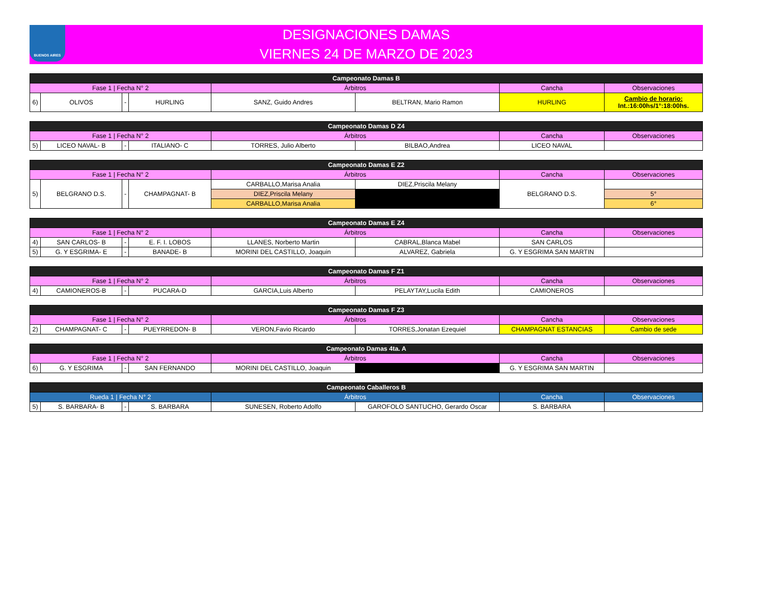BUENOS AIRES
DESIGNACIONES DAMAS
VIERNES 24 DE MARZO DE 2023
| Campeonato Damas B | | | | | | | |
| --- | --- | --- | --- | --- | --- | --- | --- |
| Fase 1 / Fecha N° 2 | | | | Árbitros | | Cancha | Observaciones |
| 6) | OLIVOS | - | HURLING | SANZ, Guido Andres | BELTRAN, Mario Ramon | HURLING | Cambio de horario: Int.:16:00hs/1°:18:00hs. |
| Campeonato Damas D Z4 | | | | | | | |
| --- | --- | --- | --- | --- | --- | --- | --- |
| Fase 1 / Fecha N° 2 | | | | Árbitros | | Cancha | Observaciones |
| 5) | LICEO NAVAL- B | - | ITALIANO- C | TORRES, Julio Alberto | BILBAO,Andrea | LICEO NAVAL | |
| Campeonato Damas E Z2 | | | | | | | |
| --- | --- | --- | --- | --- | --- | --- | --- |
| Fase 1 / Fecha N° 2 | | | | Árbitros | | Cancha | Observaciones |
| 5) | BELGRANO D.S. | - | CHAMPAGNAT- B | CARBALLO,Marisa Analia | DIEZ,Priscila Melany | BELGRANO D.S. | |
| | | | | DIEZ,Priscila Melany | | | 5° |
| | | | | CARBALLO,Marisa Analia | | | 6° |
| Campeonato Damas E Z4 | | | | | | | |
| --- | --- | --- | --- | --- | --- | --- | --- |
| Fase 1 / Fecha N° 2 | | | | Árbitros | | Cancha | Observaciones |
| 4) | SAN CARLOS- B | - | E. F. I. LOBOS | LLANES, Norberto Martin | CABRAL,Blanca Mabel | SAN CARLOS | |
| 5) | G. Y ESGRIMA- E | - | BANADE- B | MORINI DEL CASTILLO, Joaquin | ALVAREZ, Gabriela | G. Y ESGRIMA SAN MARTIN | |
| Campeonato Damas F Z1 | | | | | | | |
| --- | --- | --- | --- | --- | --- | --- | --- |
| Fase 1 / Fecha N° 2 | | | | Árbitros | | Cancha | Observaciones |
| 4) | CAMIONEROS-B | - | PUCARA-D | GARCIA,Luis Alberto | PELAYTAY,Lucila Edith | CAMIONEROS | |
| Campeonato Damas F Z3 | | | | | | | |
| --- | --- | --- | --- | --- | --- | --- | --- |
| Fase 1 / Fecha N° 2 | | | | Árbitros | | Cancha | Observaciones |
| 2) | CHAMPAGNAT- C | - | PUEYRREDON- B | VERON,Favio Ricardo | TORRES,Jonatan Ezequiel | CHAMPAGNAT ESTANCIAS | Cambio de sede |
| Campeonato Damas 4ta. A | | | | | | | |
| --- | --- | --- | --- | --- | --- | --- | --- |
| Fase 1 / Fecha N° 2 | | | | Árbitros | | Cancha | Observaciones |
| 6) | G. Y ESGRIMA | - | SAN FERNANDO | MORINI DEL CASTILLO, Joaquin | | G. Y ESGRIMA SAN MARTIN | |
| Campeonato Caballeros B | | | | | | | |
| --- | --- | --- | --- | --- | --- | --- | --- |
| Rueda 1 / Fecha N° 2 | | | | Árbitros | | Cancha | Observaciones |
| 5) | S. BARBARA- B | - | S. BARBARA | SUNESEN, Roberto Adolfo | GAROFOLO SANTUCHO, Gerardo Oscar | S. BARBARA | |